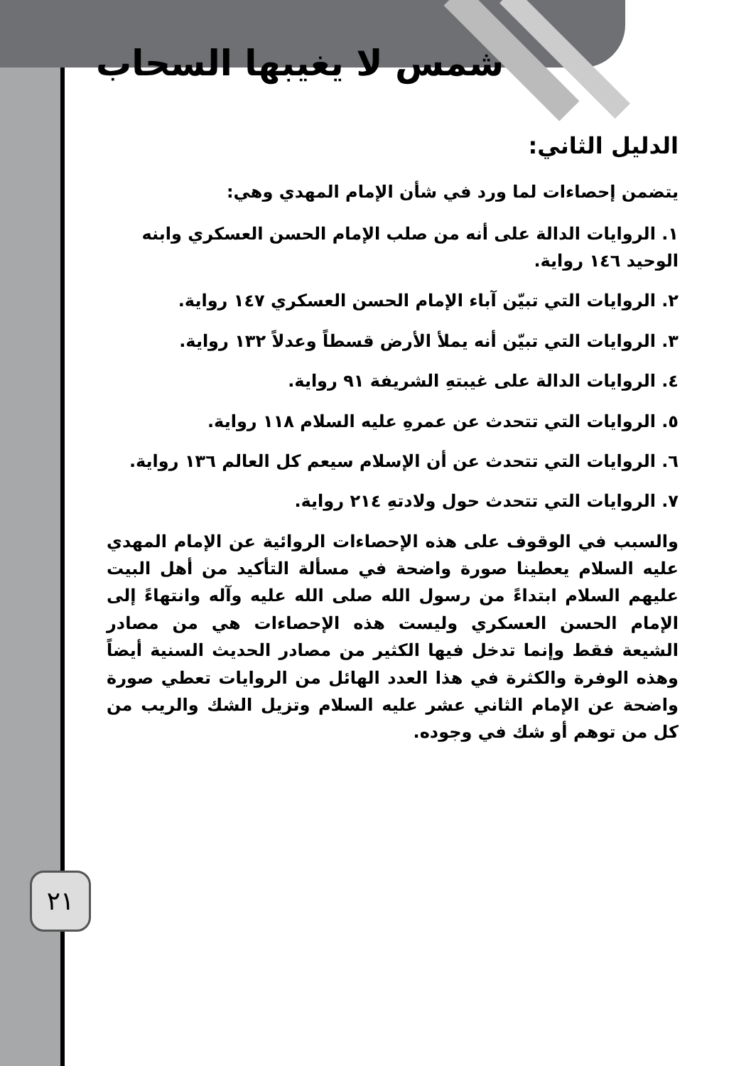شمس لا يغيبها السحاب
الدليل الثاني:
يتضمن إحصاءات لما ورد في شأن الإمام المهدي وهي:
١. الروايات الدالة على أنه من صلب الإمام الحسن العسكري وابنه الوحيد ١٤٦ رواية.
٢. الروايات التي تبيّن آباء الإمام الحسن العسكري ١٤٧ رواية.
٣. الروايات التي تبيّن أنه يملأ الأرض قسطاً وعدلاً ١٣٢ رواية.
٤. الروايات الدالة على غيبتهِ الشريفة ٩١ رواية.
٥. الروايات التي تتحدث عن عمرهِ عليه السلام ١١٨ رواية.
٦. الروايات التي تتحدث عن أن الإسلام سيعم كل العالم ١٣٦ رواية.
٧. الروايات التي تتحدث حول ولادتهِ ٢١٤ رواية.
والسبب في الوقوف على هذه الإحصاءات الروائية عن الإمام المهدي عليه السلام يعطينا صورة واضحة في مسألة التأكيد من أهل البيت عليهم السلام ابتداءً من رسول الله صلى الله عليه وآله وانتهاءً إلى الإمام الحسن العسكري وليست هذه الإحصاءات هي من مصادر الشيعة فقط وإنما تدخل فيها الكثير من مصادر الحديث السنية أيضاً وهذه الوفرة والكثرة في هذا العدد الهائل من الروايات تعطي صورة واضحة عن الإمام الثاني عشر عليه السلام وتزيل الشك والريب من كل من توهم أو شك في وجوده.
٢١